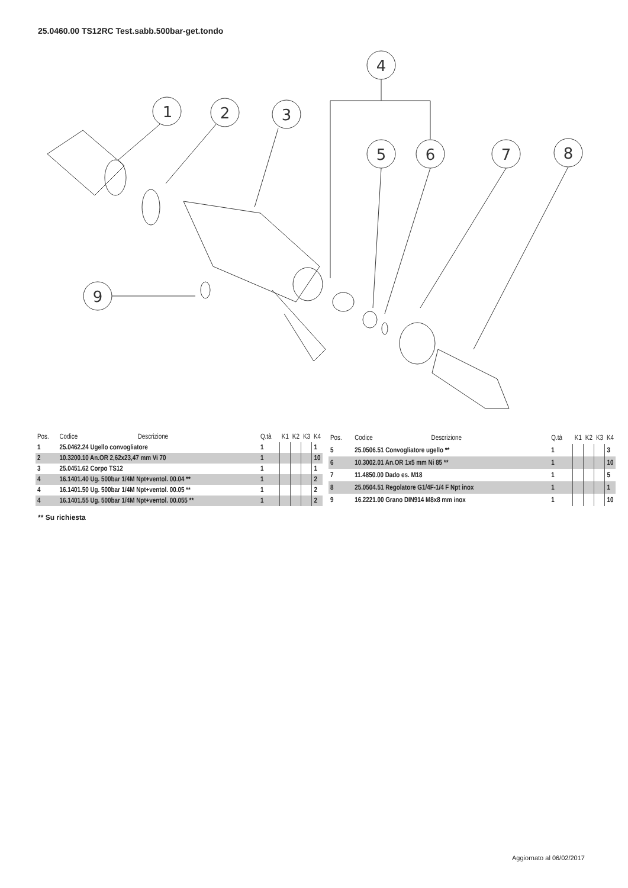25.0460.00 TS12RC Test.sabb.500bar-get.tondo
1
2
3
4
5
6
7
8
9
| Pos. | Codice | Descrizione | Q.tà | K1 | K2 | K3 | K4 |
| --- | --- | --- | --- | --- | --- | --- | --- |
| 1 | 25.0462.24 Ugello convogliatore | | 1 | | | | 1 |
| 2 | 10.3200.10 An.OR 2,62x23,47 mm Vi 70 | | 1 | | | | 10 |
| 3 | 25.0451.62 Corpo TS12 | | 1 | | | | 1 |
| 4 | 16.1401.40 Ug. 500bar 1/4M Npt+ventol. 00.04 ** | | 1 | | | | 2 |
| 4 | 16.1401.50 Ug. 500bar 1/4M Npt+ventol. 00.05 ** | | 1 | | | | 2 |
| 4 | 16.1401.55 Ug. 500bar 1/4M Npt+ventol. 00.055 ** | | 1 | | | | 2 |
| Pos. | Codice | Descrizione | Q.tà | K1 | K2 | K3 | K4 |
| --- | --- | --- | --- | --- | --- | --- | --- |
| 5 | 25.0506.51 Convogliatore ugello ** | | 1 | | | | 3 |
| 6 | 10.3002.01 An.OR 1x5 mm Ni 85 ** | | 1 | | | | 10 |
| 7 | 11.4850.00 Dado es. M18 | | 1 | | | | 5 |
| 8 | 25.0504.51 Regolatore G1/4F-1/4 F Npt inox | | 1 | | | | 1 |
| 9 | 16.2221.00 Grano DIN914 M8x8 mm inox | | 1 | | | | 10 |
** Su richiesta
Aggiornato al 06/02/2017